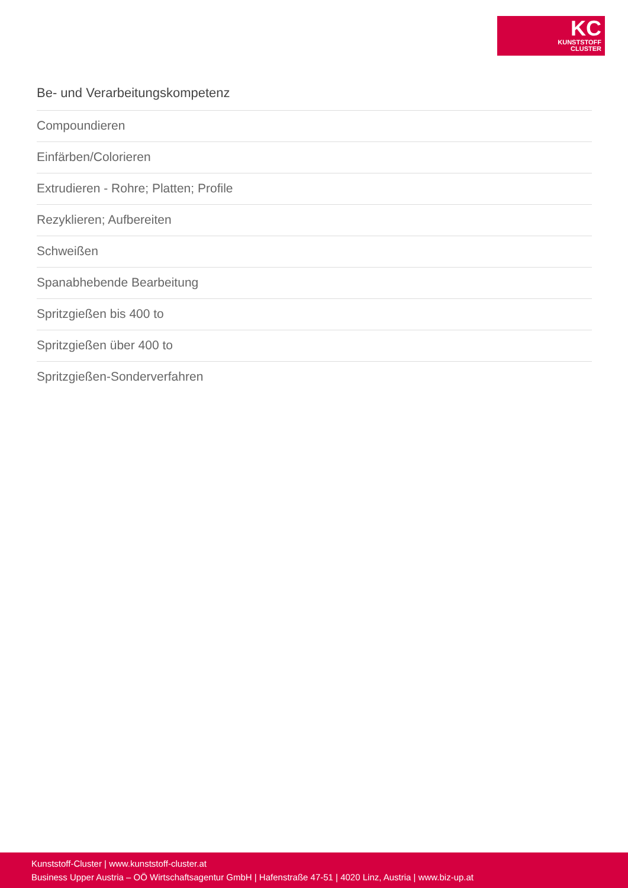KC
KUNSTSTOFF
CLUSTER
Be- und Verarbeitungskompetenz
Compoundieren
Einfärben/Colorieren
Extrudieren - Rohre; Platten; Profile
Rezyklieren; Aufbereiten
Schweißen
Spanabhebende Bearbeitung
Spritzgießen bis 400 to
Spritzgießen über 400 to
Spritzgießen-Sonderverfahren
Kunststoff-Cluster | www.kunststoff-cluster.at
Business Upper Austria – OÖ Wirtschaftsagentur GmbH | Hafenstraße 47-51 | 4020 Linz, Austria | www.biz-up.at